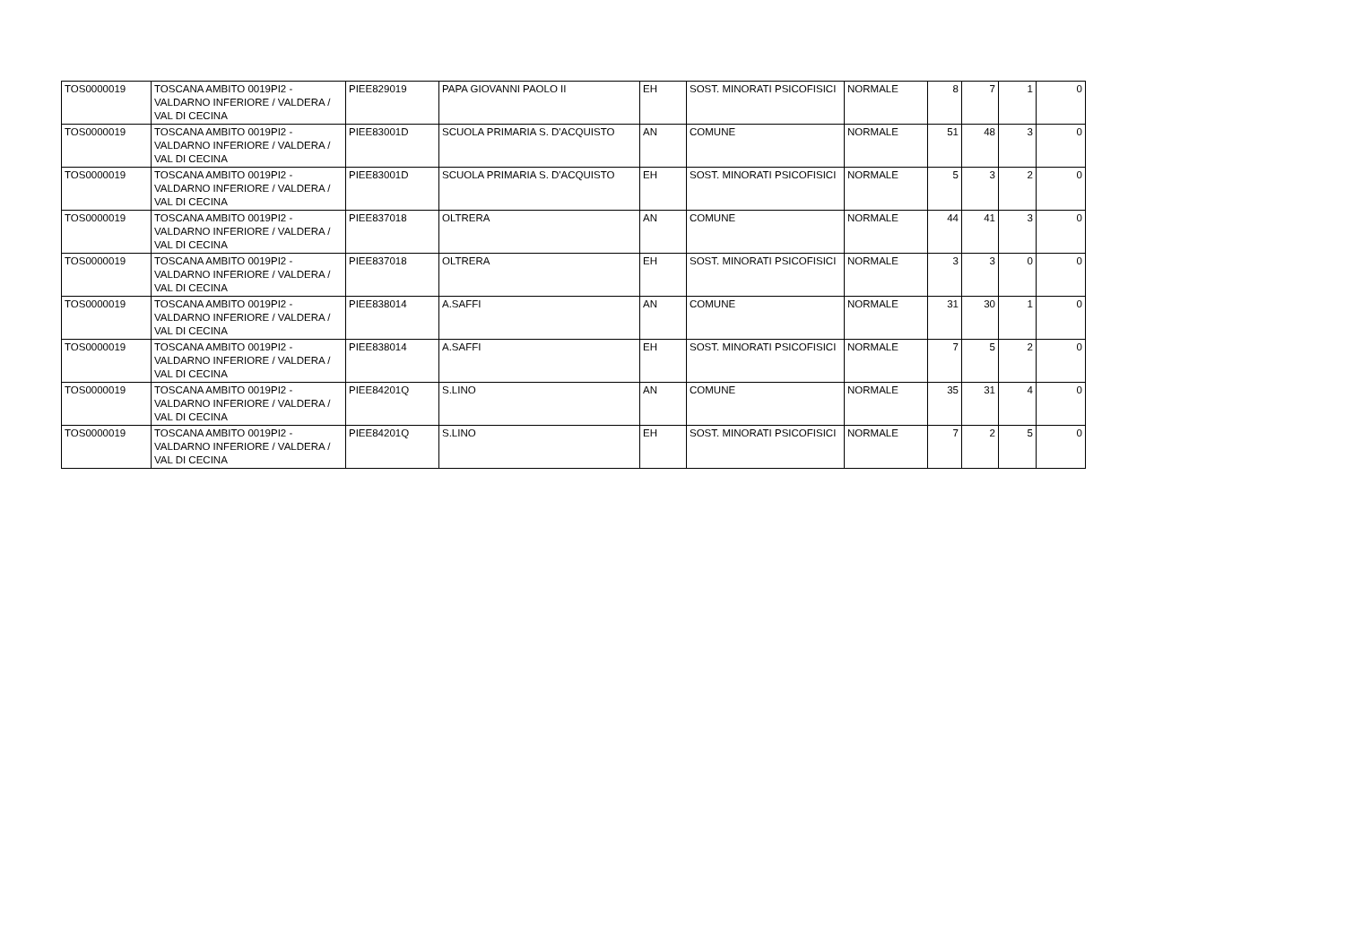| TOS0000019 | TOSCANA AMBITO 0019PI2 - VALDARNO INFERIORE / VALDERA / VAL DI CECINA | PIEE829019 | PAPA GIOVANNI PAOLO II | EH | SOST. MINORATI PSICOFISICI | NORMALE | 8 | 7 | 1 | 0 |
| TOS0000019 | TOSCANA AMBITO 0019PI2 - VALDARNO INFERIORE / VALDERA / VAL DI CECINA | PIEE83001D | SCUOLA PRIMARIA S. D'ACQUISTO | AN | COMUNE | NORMALE | 51 | 48 | 3 | 0 |
| TOS0000019 | TOSCANA AMBITO 0019PI2 - VALDARNO INFERIORE / VALDERA / VAL DI CECINA | PIEE83001D | SCUOLA PRIMARIA S. D'ACQUISTO | EH | SOST. MINORATI PSICOFISICI | NORMALE | 5 | 3 | 2 | 0 |
| TOS0000019 | TOSCANA AMBITO 0019PI2 - VALDARNO INFERIORE / VALDERA / VAL DI CECINA | PIEE837018 | OLTRERA | AN | COMUNE | NORMALE | 44 | 41 | 3 | 0 |
| TOS0000019 | TOSCANA AMBITO 0019PI2 - VALDARNO INFERIORE / VALDERA / VAL DI CECINA | PIEE837018 | OLTRERA | EH | SOST. MINORATI PSICOFISICI | NORMALE | 3 | 3 | 0 | 0 |
| TOS0000019 | TOSCANA AMBITO 0019PI2 - VALDARNO INFERIORE / VALDERA / VAL DI CECINA | PIEE838014 | A.SAFFI | AN | COMUNE | NORMALE | 31 | 30 | 1 | 0 |
| TOS0000019 | TOSCANA AMBITO 0019PI2 - VALDARNO INFERIORE / VALDERA / VAL DI CECINA | PIEE838014 | A.SAFFI | EH | SOST. MINORATI PSICOFISICI | NORMALE | 7 | 5 | 2 | 0 |
| TOS0000019 | TOSCANA AMBITO 0019PI2 - VALDARNO INFERIORE / VALDERA / VAL DI CECINA | PIEE84201Q | S.LINO | AN | COMUNE | NORMALE | 35 | 31 | 4 | 0 |
| TOS0000019 | TOSCANA AMBITO 0019PI2 - VALDARNO INFERIORE / VALDERA / VAL DI CECINA | PIEE84201Q | S.LINO | EH | SOST. MINORATI PSICOFISICI | NORMALE | 7 | 2 | 5 | 0 |